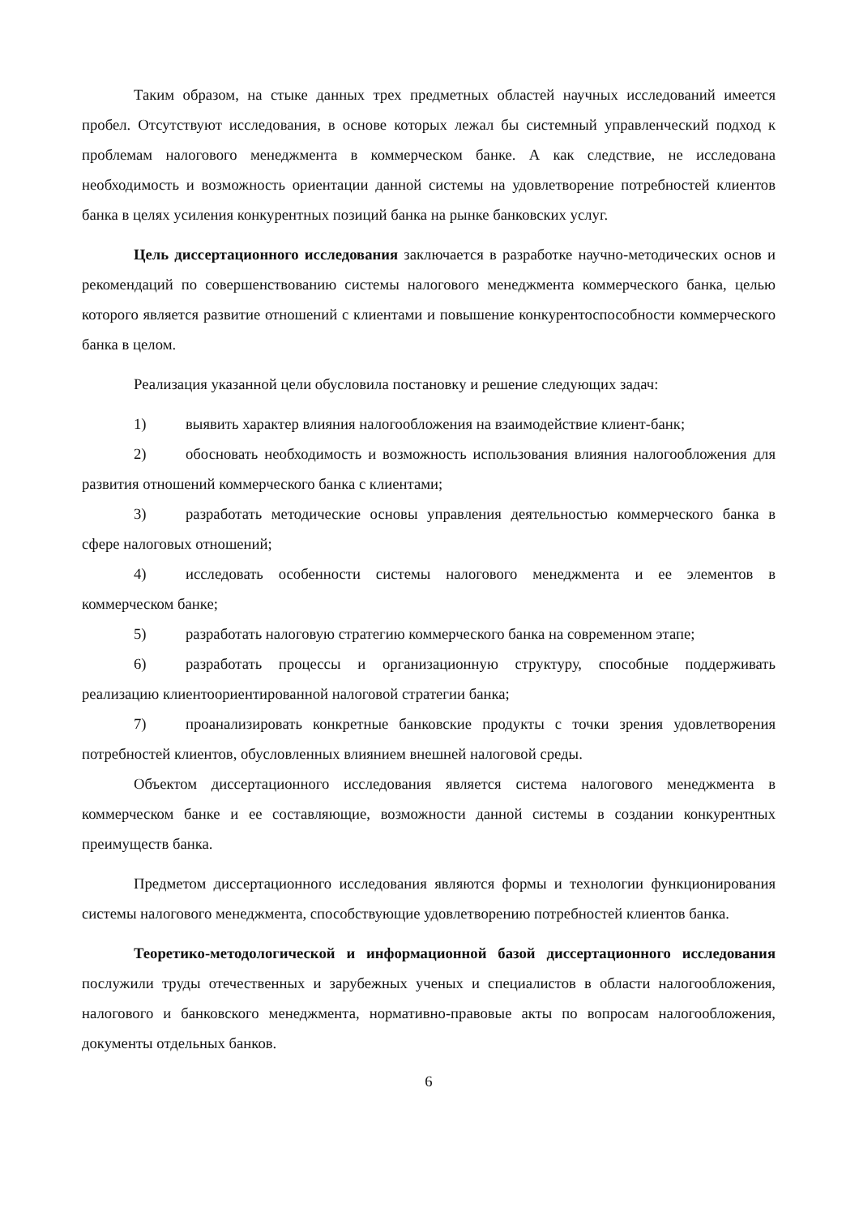Таким образом, на стыке данных трех предметных областей научных исследований имеется пробел. Отсутствуют исследования, в основе которых лежал бы системный управленческий подход к проблемам налогового менеджмента в коммерческом банке. А как следствие, не исследована необходимость и возможность ориентации данной системы на удовлетворение потребностей клиентов банка в целях усиления конкурентных позиций банка на рынке банковских услуг.
Цель диссертационного исследования заключается в разработке научно-методических основ и рекомендаций по совершенствованию системы налогового менеджмента коммерческого банка, целью которого является развитие отношений с клиентами и повышение конкурентоспособности коммерческого банка в целом.
Реализация указанной цели обусловила постановку и решение следующих задач:
1) выявить характер влияния налогообложения на взаимодействие клиент-банк;
2) обосновать необходимость и возможность использования влияния налогообложения для развития отношений коммерческого банка с клиентами;
3) разработать методические основы управления деятельностью коммерческого банка в сфере налоговых отношений;
4) исследовать особенности системы налогового менеджмента и ее элементов в коммерческом банке;
5) разработать налоговую стратегию коммерческого банка на современном этапе;
6) разработать процессы и организационную структуру, способные поддерживать реализацию клиентоориентированной налоговой стратегии банка;
7) проанализировать конкретные банковские продукты с точки зрения удовлетворения потребностей клиентов, обусловленных влиянием внешней налоговой среды.
Объектом диссертационного исследования является система налогового менеджмента в коммерческом банке и ее составляющие, возможности данной системы в создании конкурентных преимуществ банка.
Предметом диссертационного исследования являются формы и технологии функционирования системы налогового менеджмента, способствующие удовлетворению потребностей клиентов банка.
Теоретико-методологической и информационной базой диссертационного исследования послужили труды отечественных и зарубежных ученых и специалистов в области налогообложения, налогового и банковского менеджмента, нормативно-правовые акты по вопросам налогообложения, документы отдельных банков.
6